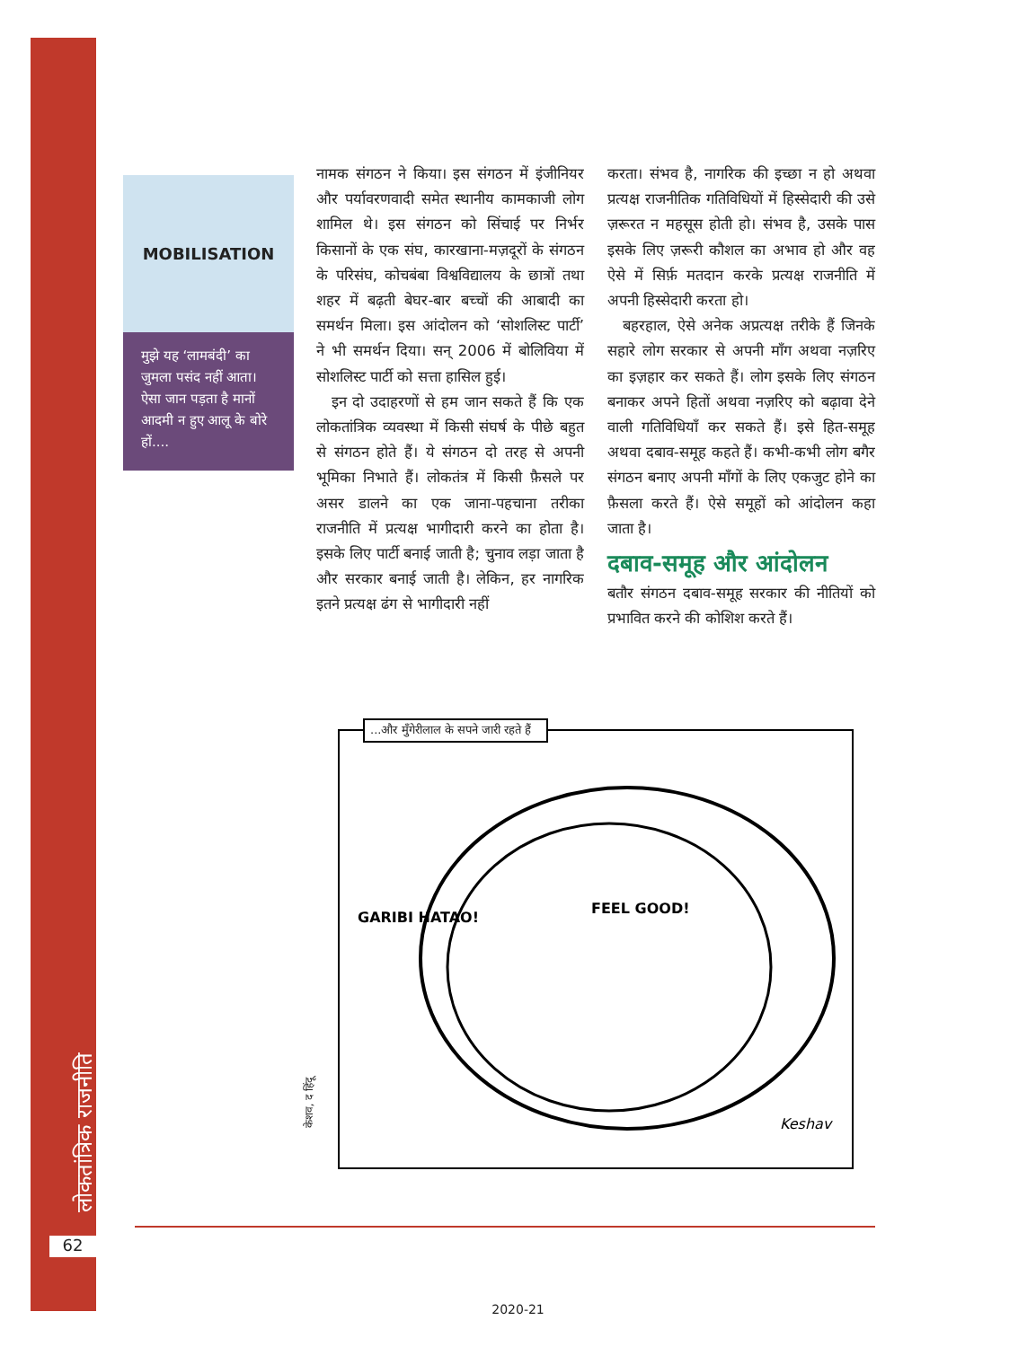लोकतांत्रिक राजनीति
62
MOBILISATION
मुझे यह ‘लामबंदी’ का जुमला पसंद नहीं आता। ऐसा जान पड़ता है मानों आदमी न हुए आलू के बोरे हों....
नामक संगठन ने किया। इस संगठन में इंजीनियर और पर्यावरणवादी समेत स्थानीय कामकाजी लोग शामिल थे। इस संगठन को सिंचाई पर निर्भर किसानों के एक संघ, कारखाना-मज़दूरों के संगठन के परिसंघ, कोचबंबा विश्वविद्यालय के छात्रों तथा शहर में बढ़ती बेघर-बार बच्चों की आबादी का समर्थन मिला। इस आंदोलन को ‘सोशलिस्ट पार्टी’ ने भी समर्थन दिया। सन् 2006 में बोलिविया में सोशलिस्ट पार्टी को सत्ता हासिल हुई।
 इन दो उदाहरणों से हम जान सकते हैं कि एक लोकतांत्रिक व्यवस्था में किसी संघर्ष के पीछे बहुत से संगठन होते हैं। ये संगठन दो तरह से अपनी भूमिका निभाते हैं। लोकतंत्र में किसी फ़ैसले पर असर डालने का एक जाना-पहचाना तरीका राजनीति में प्रत्यक्ष भागीदारी करने का होता है। इसके लिए पार्टी बनाई जाती है; चुनाव लड़ा जाता है और सरकार बनाई जाती है। लेकिन, हर नागरिक इतने प्रत्यक्ष ढंग से भागीदारी नहीं
करता। संभव है, नागरिक की इच्छा न हो अथवा प्रत्यक्ष राजनीतिक गतिविधियों में हिस्सेदारी की उसे ज़रूरत न महसूस होती हो। संभव है, उसके पास इसके लिए ज़रूरी कौशल का अभाव हो और वह ऐसे में सिर्फ़ मतदान करके प्रत्यक्ष राजनीति में अपनी हिस्सेदारी करता हो।
 बहरहाल, ऐसे अनेक अप्रत्यक्ष तरीके हैं जिनके सहारे लोग सरकार से अपनी माँग अथवा नज़रिए का इज़हार कर सकते हैं। लोग इसके लिए संगठन बनाकर अपने हितों अथवा नज़रिए को बढ़ावा देने वाली गतिविधियाँ कर सकते हैं। इसे हित-समूह अथवा दबाव-समूह कहते हैं। कभी-कभी लोग बगैर संगठन बनाए अपनी माँगों के लिए एकजुट होने का फ़ैसला करते हैं। ऐसे समूहों को आंदोलन कहा जाता है।
दबाव-समूह और आंदोलन
बतौर संगठन दबाव-समूह सरकार की नीतियों को प्रभावित करने की कोशिश करते हैं।
...और मुँगेरीलाल के सपने जारी रहते हैं
GARIBI HATAO!
FEEL GOOD!
Keshav
केशव, द हिंदू
2020-21